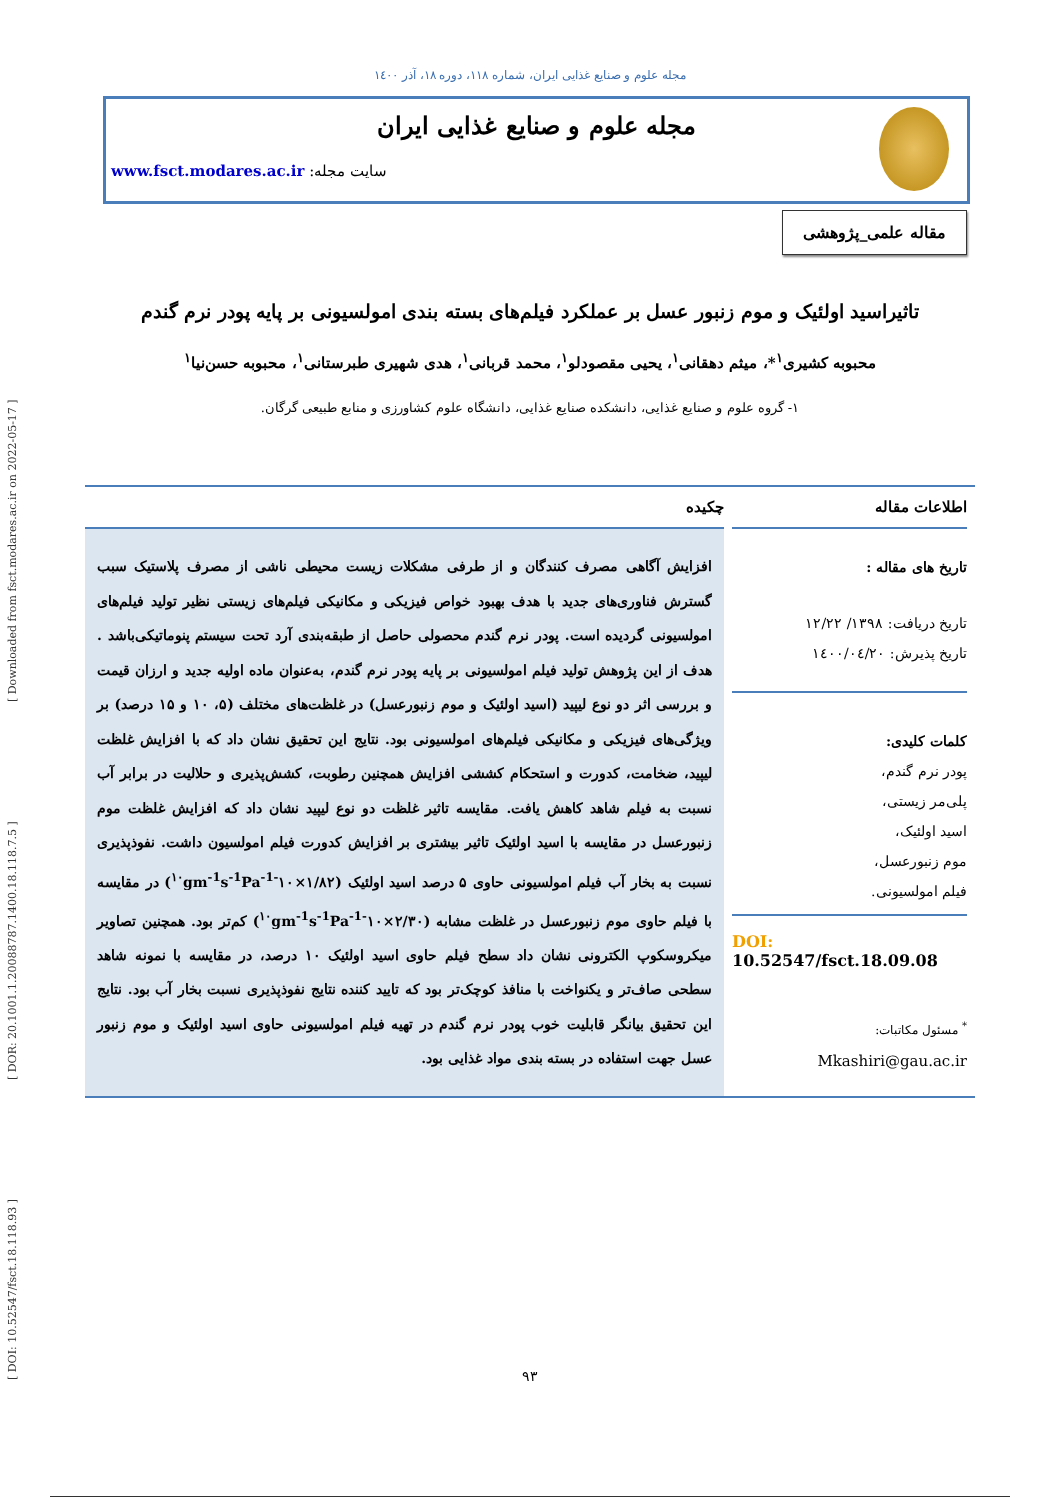[ DOI: 10.52547/fsct.18.118.93 ] [ DOR: 20.1001.1.20088787.1400.18.118.7.5 ] [ Downloaded from fsct.modares.ac.ir on 2022-05-17 ]
مجله علوم و صنایع غذایی ایران، شماره ۱۱۸، دوره ۱۸، آذر ۱٤۰۰
مجله علوم و صنایع غذایی ایران
سایت مجله: www.fsct.modares.ac.ir
مقاله علمی_پژوهشی
تاثیراسید اولئیک و موم زنبور عسل بر عملکرد فیلم‌های بسته بندی امولسیونی بر پایه پودر نرم گندم
محبوبه کشیری<sup>۱</sup>*، میثم دهقانی<sup>۱</sup>، یحیی مقصودلو<sup>۱</sup>، محمد قربانی<sup>۱</sup>، هدی شهیری طبرستانی<sup>۱</sup>، محبوبه حسن‌نیا<sup>۱</sup>
۱- گروه علوم و صنایع غذایی، دانشکده صنایع غذایی، دانشگاه علوم کشاورزی و منابع طبیعی گرگان.
اطلاعات مقاله
تاریخ های مقاله :
تاریخ دریافت: ۱۳۹۸/ ۱۲/۲۲
تاریخ پذیرش: ۱٤۰۰/۰٤/۲۰
کلمات کلیدی:
پودر نرم گندم،
پلی‌مر زیستی،
اسید اولئیک،
موم زنبورعسل،
فیلم امولسیونی.
DOI: 10.52547/fsct.18.09.08
<sup>*</sup> مسئول مکاتبات:
Mkashiri@gau.ac.ir
چکیده
افزایش آگاهی مصرف کنندگان و از طرفی مشکلات زیست محیطی ناشی از مصرف پلاستیک سبب گسترش فناوری‌های جدید با هدف بهبود خواص فیزیکی و مکانیکی فیلم‌های زیستی نظیر تولید فیلم‌های امولسیونی گردیده است. پودر نرم گندم محصولی حاصل از طبقه‌بندی آرد تحت سیستم پنوماتیکی‌باشد . هدف از این پژوهش تولید فیلم امولسیونی بر پایه پودر نرم گندم، به‌عنوان ماده اولیه جدید و ارزان قیمت و بررسی اثر دو نوع لیپید (اسید اولئیک و موم زنبورعسل) در غلظت‌های مختلف (۵، ۱۰ و ۱۵ درصد) بر ویژگی‌های فیزیکی و مکانیکی فیلم‌های امولسیونی بود. نتایج این تحقیق نشان داد که با افزایش غلظت لیپید، ضخامت، کدورت و استحکام کششی افزایش همچنین رطوبت، کشش‌پذیری و حلالیت در برابر آب نسبت به فیلم شاهد کاهش یافت. مقایسه تاثیر غلظت دو نوع لیپید نشان داد که افزایش غلظت موم زنبورعسل در مقایسه با اسید اولئیک تاثیر بیشتری بر افزایش کدورت فیلم امولسیون داشت. نفوذپذیری نسبت به بخار آب فیلم امولسیونی حاوی ۵ درصد اسید اولئیک (۱/۸۲×۱۰<sup>-۱۰</sup>gm<sup>-1</sup>s<sup>-1</sup>Pa<sup>-1</sup>) در مقایسه با فیلم حاوی موم زنبورعسل در غلظت مشابه (۲/۳۰×۱۰<sup>-۱۰</sup>gm<sup>-1</sup>s<sup>-1</sup>Pa<sup>-1</sup>) کم‌تر بود. همچنین تصاویر میکروسکوپ الکترونی نشان داد سطح فیلم حاوی اسید اولئیک ۱۰ درصد، در مقایسه با نمونه شاهد سطحی صاف‌تر و یکنواخت با منافذ کوچک‌تر بود که تایید کننده نتایج نفوذپذیری نسبت بخار آب بود. نتایج این تحقیق بیانگر قابلیت خوب پودر نرم گندم در تهیه فیلم امولسیونی حاوی اسید اولئیک و موم زنبور عسل جهت استفاده در بسته بندی مواد غذایی بود.
۹۳